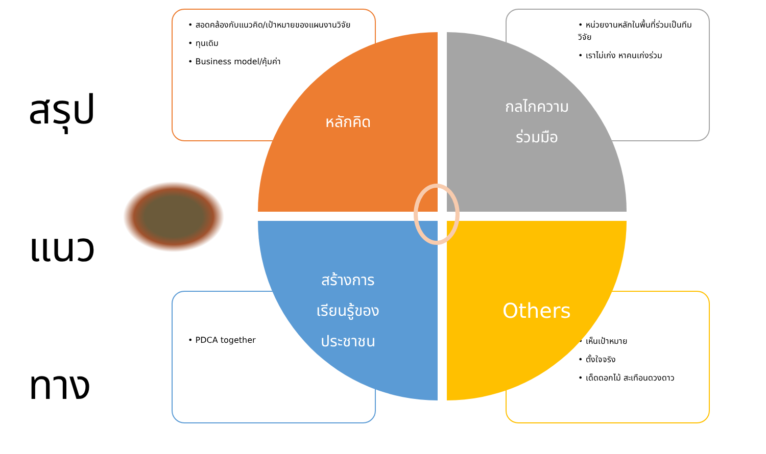สรุป
แนว
ทาง
• สอดคล้องกับแนวคิด/เป้าหมายของแผนงานวิจัย
• ทุนเดิม
• Business model/คุ้มค่า
• หน่วยงานหลักในพื้นที่ร่วมเป็นทีมวิจัย
• เราไม่เก่ง หาคนเก่งร่วม
• PDCA together
• เห็นเป้าหมาย
• ตั้งใจจริง
• เด็ดดอกไม้ สะเทือนดวงดาว
หลักคิด
กลไกความ
ร่วมมือ
สร้างการ
เรียนรู้ของ
ประชาชน
Others